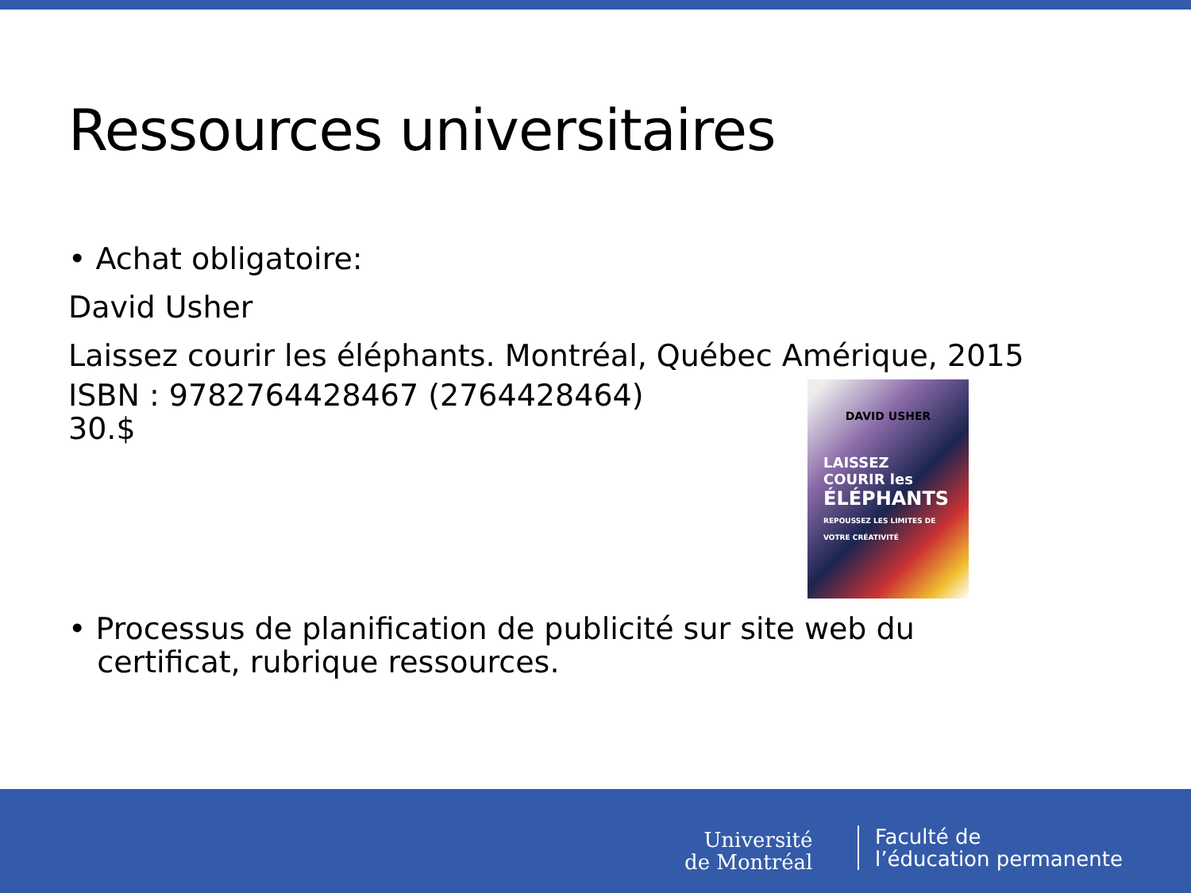Ressources universitaires
• Achat obligatoire:
David Usher
Laissez courir les éléphants. Montréal, Québec Amérique, 2015
ISBN : 9782764428467 (2764428464)
30.$
• Processus de planification de publicité sur site web du
certificat, rubrique ressources.
DAVID USHER
LAISSEZ
COURIR les
ÉLÉPHANTS
REPOUSSEZ LES LIMITES DE VOTRE CRÉATIVITÉ
Université
de Montréal
Faculté de
l’éducation permanente